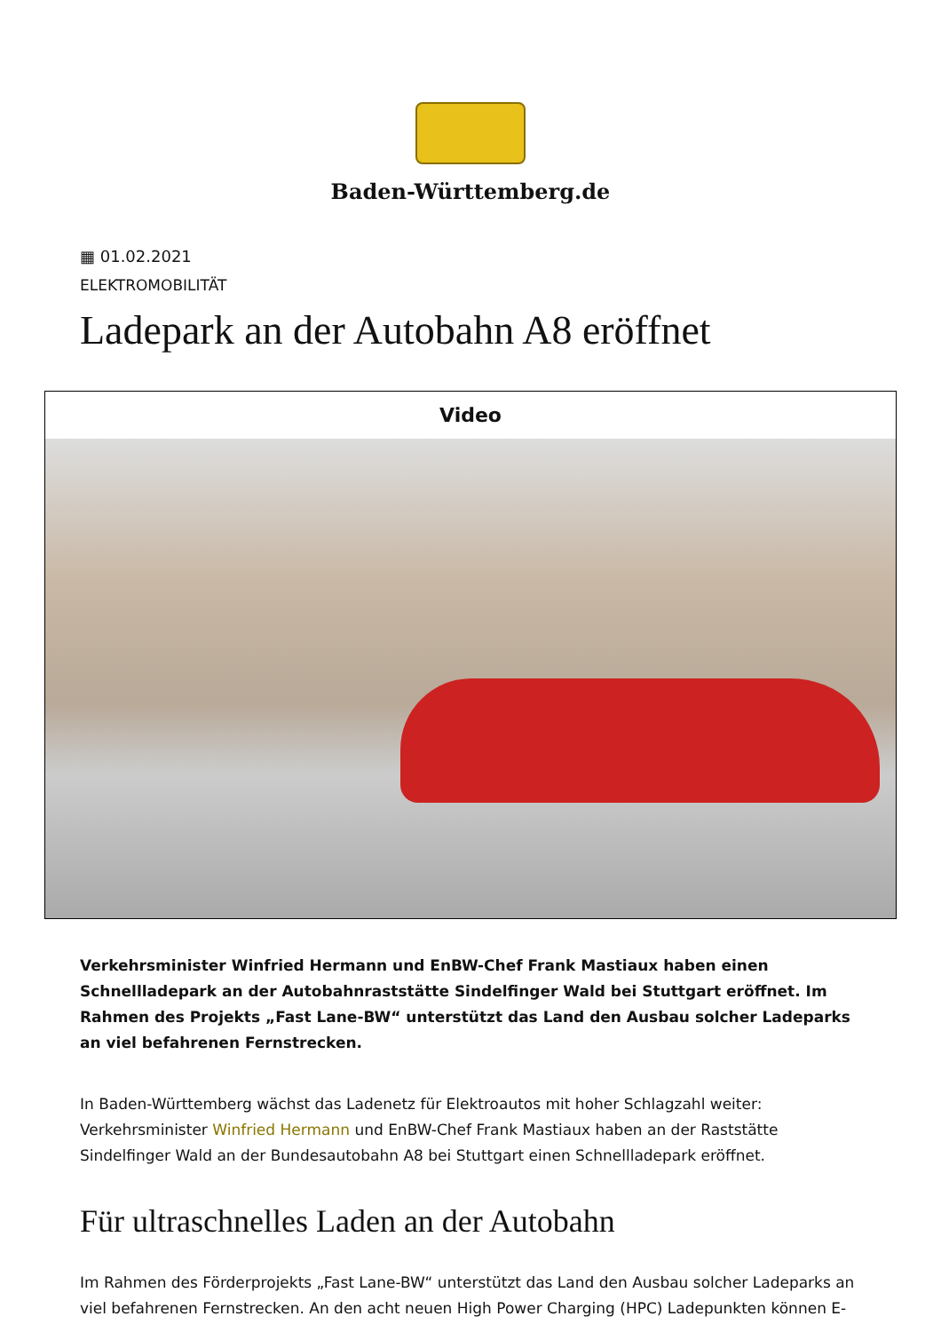Baden-Württemberg.de
▦ 01.02.2021
ELEKTROMOBILITÄT
Ladepark an der Autobahn A8 eröffnet
Video
Verkehrsminister Winfried Hermann und EnBW-Chef Frank Mastiaux haben einen Schnellladepark an der Autobahnraststätte Sindelfinger Wald bei Stuttgart eröffnet. Im Rahmen des Projekts „Fast Lane-BW“ unterstützt das Land den Ausbau solcher Ladeparks an viel befahrenen Fernstrecken.
In Baden-Württemberg wächst das Ladenetz für Elektroautos mit hoher Schlagzahl weiter: Verkehrsminister Winfried Hermann und EnBW-Chef Frank Mastiaux haben an der Raststätte Sindelfinger Wald an der Bundesautobahn A8 bei Stuttgart einen Schnellladepark eröffnet.
Für ultraschnelles Laden an der Autobahn
Im Rahmen des Förderprojekts „Fast Lane-BW“ unterstützt das Land den Ausbau solcher Ladeparks an viel befahrenen Fernstrecken. An den acht neuen High Power Charging (HPC) Ladepunkten können E-